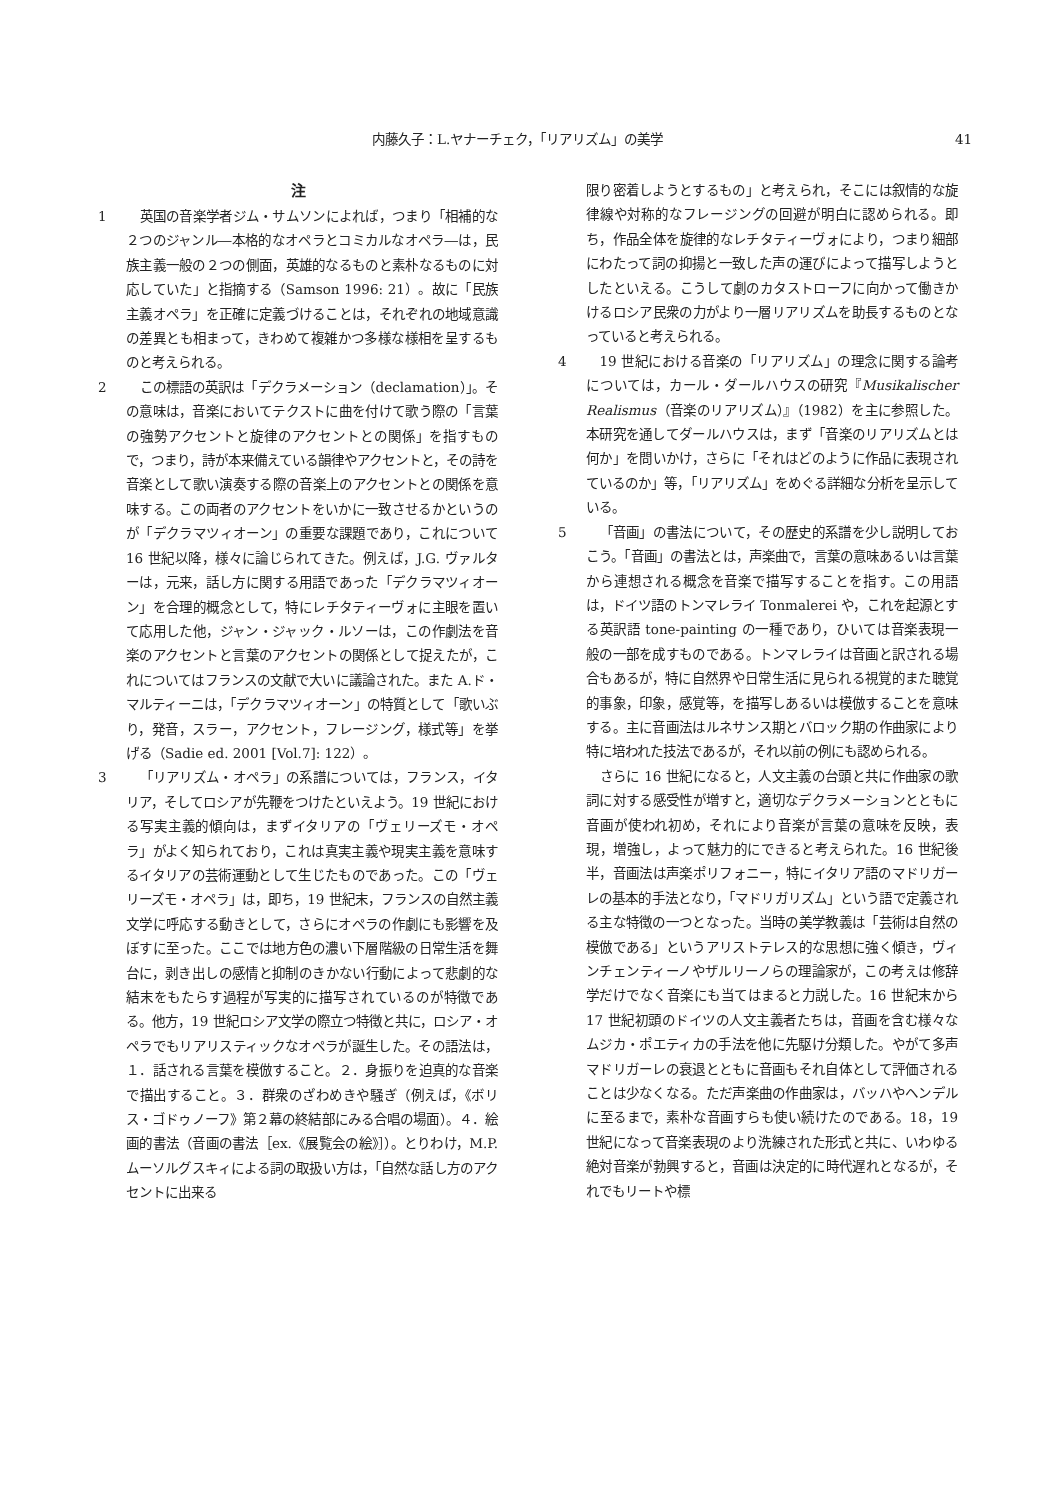内藤久子：L.ヤナーチェク，「リアリズム」の美学 41
注
1 英国の音楽学者ジム・サムソンによれば，つまり「相補的な２つのジャンル―本格的なオペラとコミカルなオペラ―は，民族主義一般の２つの側面，英雄的なるものと素朴なるものに対応していた」と指摘する（Samson 1996: 21）。故に「民族主義オペラ」を正確に定義づけることは，それぞれの地域意識の差異とも相まって，きわめて複雑かつ多様な様相を呈するものと考えられる。
2 この標語の英訳は「デクラメーション（declamation）」。その意味は，音楽においてテクストに曲を付けて歌う際の「言葉の強勢アクセントと旋律のアクセントとの関係」を指すもので，つまり，詩が本来備えている韻律やアクセントと，その詩を音楽として歌い演奏する際の音楽上のアクセントとの関係を意味する。この両者のアクセントをいかに一致させるかというのが「デクラマツィオーン」の重要な課題であり，これについて 16 世紀以降，様々に論じられてきた。例えば，J.G. ヴァルターは，元来，話し方に関する用語であった「デクラマツィオーン」を合理的概念として，特にレチタティーヴォに主眼を置いて応用した他，ジャン・ジャック・ルソーは，この作劇法を音楽のアクセントと言葉のアクセントの関係として捉えたが，これについてはフランスの文献で大いに議論された。また A.ド・マルティーニは，「デクラマツィオーン」の特質として「歌いぶり，発音，スラー，アクセント，フレージング，様式等」を挙げる（Sadie ed. 2001 [Vol.7]: 122）。
3 「リアリズム・オペラ」の系譜については，フランス，イタリア，そしてロシアが先鞭をつけたといえよう。19 世紀における写実主義的傾向は，まずイタリアの「ヴェリーズモ・オペラ」がよく知られており，これは真実主義や現実主義を意味するイタリアの芸術運動として生じたものであった。この「ヴェリーズモ・オペラ」は，即ち，19 世紀末，フランスの自然主義文学に呼応する動きとして，さらにオペラの作劇にも影響を及ぼすに至った。ここでは地方色の濃い下層階級の日常生活を舞台に，剥き出しの感情と抑制のきかない行動によって悲劇的な結末をもたらす過程が写実的に描写されているのが特徴である。他方，19 世紀ロシア文学の際立つ特徴と共に，ロシア・オペラでもリアリスティックなオペラが誕生した。その語法は，１．話される言葉を模倣すること。２．身振りを迫真的な音楽で描出すること。３．群衆のざわめきや騒ぎ（例えば，《ボリス・ゴドゥノーフ》第２幕の終結部にみる合唱の場面）。４．絵画的書法（音画の書法［ex.《展覧会の絵》］）。とりわけ，M.P.ムーソルグスキィによる詞の取扱い方は，「自然な話し方のアクセントに出来る
限り密着しようとするもの」と考えられ，そこには叙情的な旋律線や対称的なフレージングの回避が明白に認められる。即ち，作品全体を旋律的なレチタティーヴォにより，つまり細部にわたって詞の抑揚と一致した声の運びによって描写しようとしたといえる。こうして劇のカタストローフに向かって働きかけるロシア民衆の力がより一層リアリズムを助長するものとなっていると考えられる。
4 19 世紀における音楽の「リアリズム」の理念に関する論考については，カール・ダールハウスの研究『Musikalischer Realismus（音楽のリアリズム）』（1982）を主に参照した。本研究を通してダールハウスは，まず「音楽のリアリズムとは何か」を問いかけ，さらに「それはどのように作品に表現されているのか」等，「リアリズム」をめぐる詳細な分析を呈示している。
5 「音画」の書法について，その歴史的系譜を少し説明しておこう。「音画」の書法とは，声楽曲で，言葉の意味あるいは言葉から連想される概念を音楽で描写することを指す。この用語は，ドイツ語のトンマレライ Tonmalerei や，これを起源とする英訳語 tone-painting の一種であり，ひいては音楽表現一般の一部を成すものである。トンマレライは音画と訳される場合もあるが，特に自然界や日常生活に見られる視覚的また聴覚的事象，印象，感覚等，を描写しあるいは模倣することを意味する。主に音画法はルネサンス期とバロック期の作曲家により特に培われた技法であるが，それ以前の例にも認められる。
さらに 16 世紀になると，人文主義の台頭と共に作曲家の歌詞に対する感受性が増すと，適切なデクラメーションとともに音画が使われ初め，それにより音楽が言葉の意味を反映，表現，増強し，よって魅力的にできると考えられた。16 世紀後半，音画法は声楽ポリフォニー，特にイタリア語のマドリガーレの基本的手法となり，「マドリガリズム」という語で定義される主な特徴の一つとなった。当時の美学教義は「芸術は自然の模倣である」というアリストテレス的な思想に強く傾き，ヴィンチェンティーノやザルリーノらの理論家が，この考えは修辞学だけでなく音楽にも当てはまると力説した。16 世紀末から 17 世紀初頭のドイツの人文主義者たちは，音画を含む様々なムジカ・ポエティカの手法を他に先駆け分類した。やがて多声マドリガーレの衰退とともに音画もそれ自体として評価されることは少なくなる。ただ声楽曲の作曲家は，バッハやヘンデルに至るまで，素朴な音画すらも使い続けたのである。18，19 世紀になって音楽表現のより洗練された形式と共に、いわゆる絶対音楽が勃興すると，音画は決定的に時代遅れとなるが，それでもリートや標